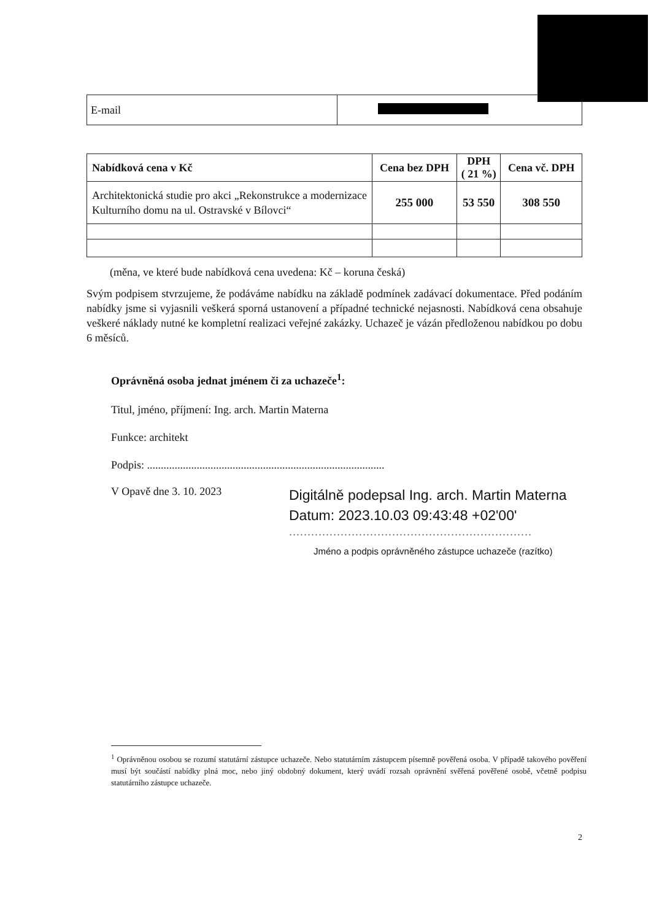| E-mail | |
| Nabídková cena v Kč | Cena bez DPH | DPH ( 21 %) | Cena vč. DPH |
| --- | --- | --- | --- |
| Architektonická studie pro akci „Rekonstrukce a modernizace Kulturního domu na ul. Ostravské v Bílovci“ | 255 000 | 53 550 | 308 550 |
(měna, ve které bude nabídková cena uvedena: Kč – koruna česká)
Svým podpisem stvrzujeme, že podáváme nabídku na základě podmínek zadávací dokumentace. Před podáním nabídky jsme si vyjasnili veškerá sporná ustanovení a případné technické nejasnosti. Nabídková cena obsahuje veškeré náklady nutné ke kompletní realizaci veřejné zakázky. Uchazeč je vázán předloženou nabídkou po dobu 6 měsíců.
Oprávněná osoba jednat jménem či za uchazeče<sup>1</sup>:
Titul, jméno, příjmení: Ing. arch. Martin Materna
Funkce: architekt
Podpis: ......................................................................................
V Opavě dne 3. 10. 2023
Digitálně podepsal Ing. arch. Martin Materna
Datum: 2023.10.03 09:43:48 +02'00'
..................................................................
Jméno a podpis oprávněného zástupce uchazeče (razítko)
<sup>1</sup> Oprávněnou osobou se rozumí statutární zástupce uchazeče. Nebo statutárním zástupcem písemně pověřená osoba. V případě takového pověření musí být součástí nabídky plná moc, nebo jiný obdobný dokument, který uvádí rozsah oprávnění svěřená pověřené osobě, včetně podpisu statutárního zástupce uchazeče.
2